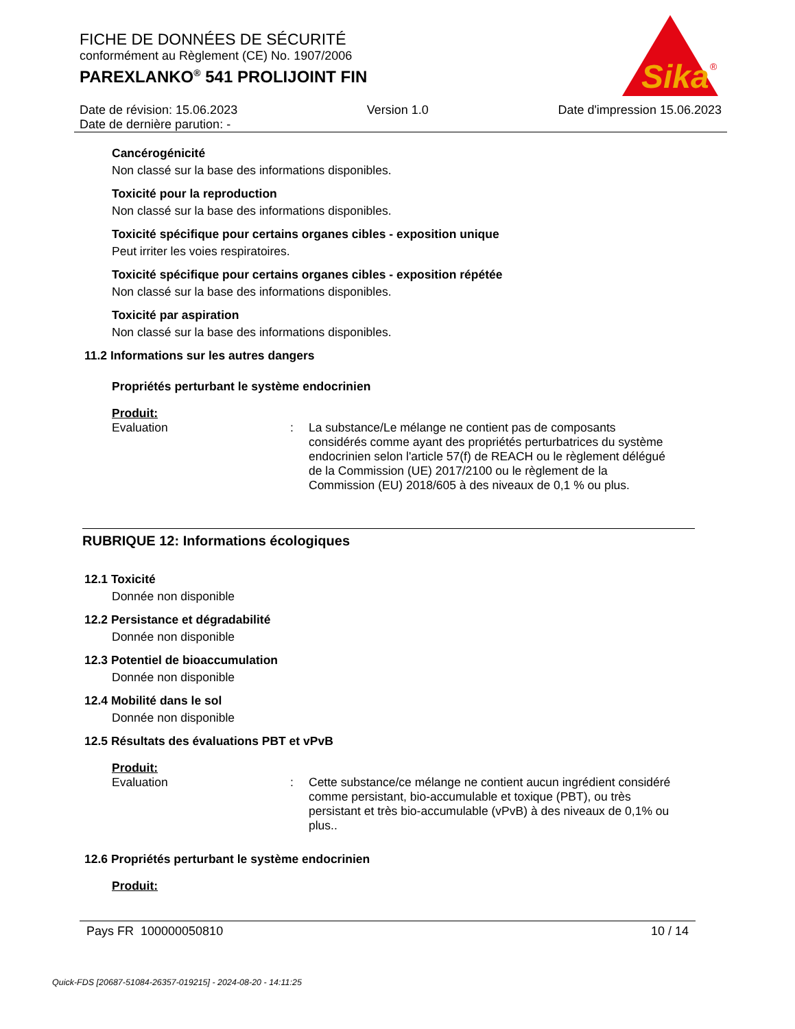FICHE DE DONNÉES DE SÉCURITÉ
conformément au Règlement (CE) No. 1907/2006
PAREXLANKO<sup>®</sup> 541 PROLIJOINT FIN
Sika
®
Date de révision: 15.06.2023 Version 1.0 Date d'impression 15.06.2023
Date de dernière parution: -
Cancérogénicité
Non classé sur la base des informations disponibles.
Toxicité pour la reproduction
Non classé sur la base des informations disponibles.
Toxicité spécifique pour certains organes cibles - exposition unique
Peut irriter les voies respiratoires.
Toxicité spécifique pour certains organes cibles - exposition répétée
Non classé sur la base des informations disponibles.
Toxicité par aspiration
Non classé sur la base des informations disponibles.
11.2 Informations sur les autres dangers
Propriétés perturbant le système endocrinien
Produit:
Evaluation :
La substance/Le mélange ne contient pas de composants considérés comme ayant des propriétés perturbatrices du système endocrinien selon l'article 57(f) de REACH ou le règlement délégué de la Commission (UE) 2017/2100 ou le règlement de la Commission (EU) 2018/605 à des niveaux de 0,1 % ou plus.
RUBRIQUE 12: Informations écologiques
12.1 Toxicité
Donnée non disponible
12.2 Persistance et dégradabilité
Donnée non disponible
12.3 Potentiel de bioaccumulation
Donnée non disponible
12.4 Mobilité dans le sol
Donnée non disponible
12.5 Résultats des évaluations PBT et vPvB
Produit:
Evaluation :
Cette substance/ce mélange ne contient aucun ingrédient considéré comme persistant, bio-accumulable et toxique (PBT), ou très persistant et très bio-accumulable (vPvB) à des niveaux de 0,1% ou plus..
12.6 Propriétés perturbant le système endocrinien
Produit:
Pays FR 100000050810 10 / 14
Quick-FDS [20687-51084-26357-019215] - 2024-08-20 - 14:11:25